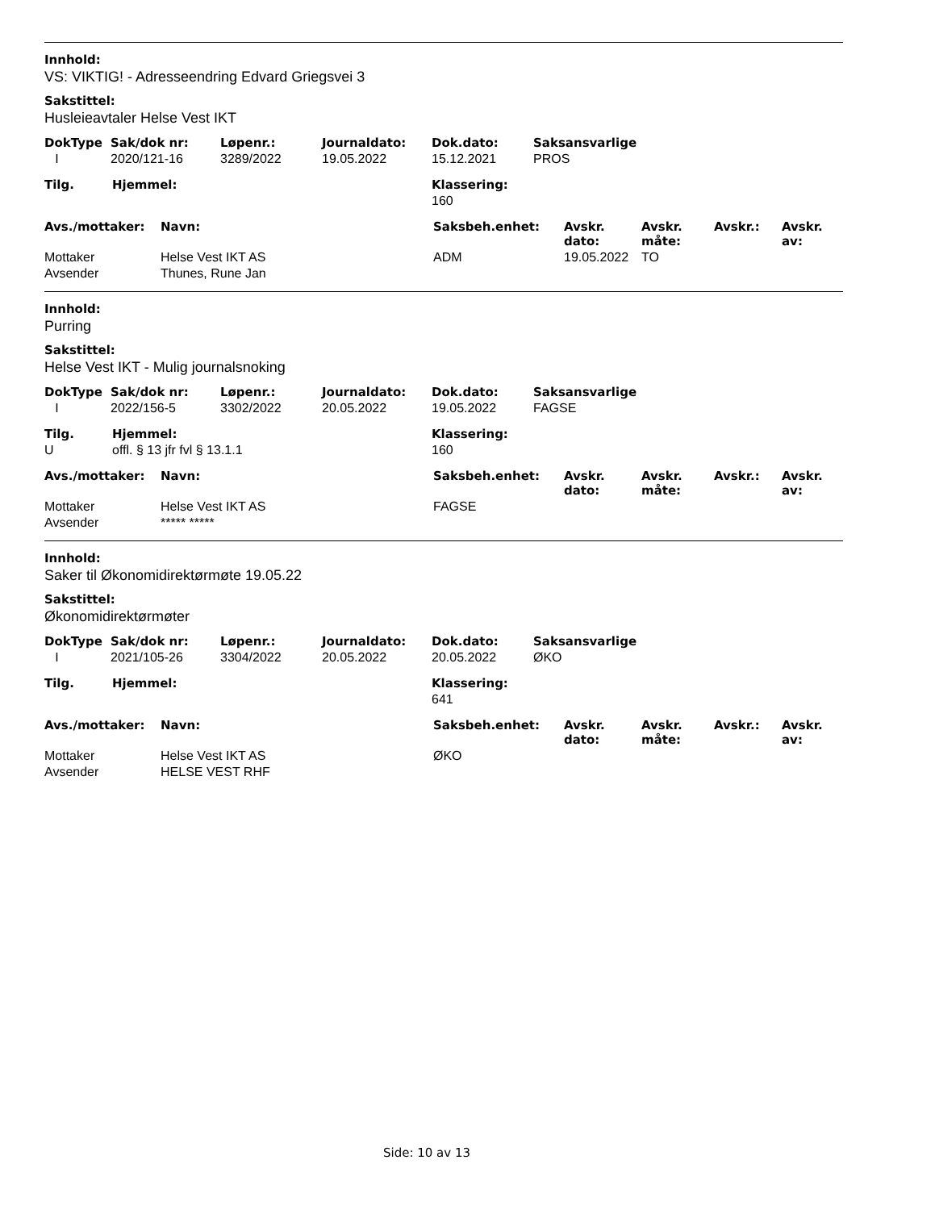Innhold:
VS: VIKTIG! - Adresseendring Edvard Griegsvei 3
Sakstittel:
Husleieavtaler Helse Vest IKT
| DokType | Sak/dok nr: | Løpenr.: | Journaldato: | Dok.dato: | Saksansvarlige |
| --- | --- | --- | --- | --- | --- |
| I | 2020/121-16 | 3289/2022 | 19.05.2022 | 15.12.2021 | PROS |
| Tilg. | Hjemmel: | Klassering: |
| --- | --- | --- |
| | | 160 |
| Avs./mottaker: | Navn: | Saksbeh.enhet: | Avskr. dato: | Avskr. måte: | Avskr.: | Avskr. av: |
| --- | --- | --- | --- | --- | --- | --- |
| Mottaker | Helse Vest IKT AS | ADM | 19.05.2022 | TO | | |
| Avsender | Thunes, Rune Jan | | | | | |
Innhold:
Purring
Sakstittel:
Helse Vest IKT - Mulig journalsnoking
| DokType | Sak/dok nr: | Løpenr.: | Journaldato: | Dok.dato: | Saksansvarlige |
| --- | --- | --- | --- | --- | --- |
| I | 2022/156-5 | 3302/2022 | 20.05.2022 | 19.05.2022 | FAGSE |
| Tilg. | Hjemmel: | Klassering: |
| --- | --- | --- |
| U | offl. § 13 jfr fvl § 13.1.1 | 160 |
| Avs./mottaker: | Navn: | Saksbeh.enhet: | Avskr. dato: | Avskr. måte: | Avskr.: | Avskr. av: |
| --- | --- | --- | --- | --- | --- | --- |
| Mottaker | Helse Vest IKT AS | FAGSE | | | | |
| Avsender | ***** ***** | | | | | |
Innhold:
Saker til Økonomidirektørmøte 19.05.22
Sakstittel:
Økonomidirektørmøter
| DokType | Sak/dok nr: | Løpenr.: | Journaldato: | Dok.dato: | Saksansvarlige |
| --- | --- | --- | --- | --- | --- |
| I | 2021/105-26 | 3304/2022 | 20.05.2022 | 20.05.2022 | ØKO |
| Tilg. | Hjemmel: | Klassering: |
| --- | --- | --- |
| | | 641 |
| Avs./mottaker: | Navn: | Saksbeh.enhet: | Avskr. dato: | Avskr. måte: | Avskr.: | Avskr. av: |
| --- | --- | --- | --- | --- | --- | --- |
| Mottaker | Helse Vest IKT AS | ØKO | | | | |
| Avsender | HELSE VEST RHF | | | | | |
Side: 10 av 13